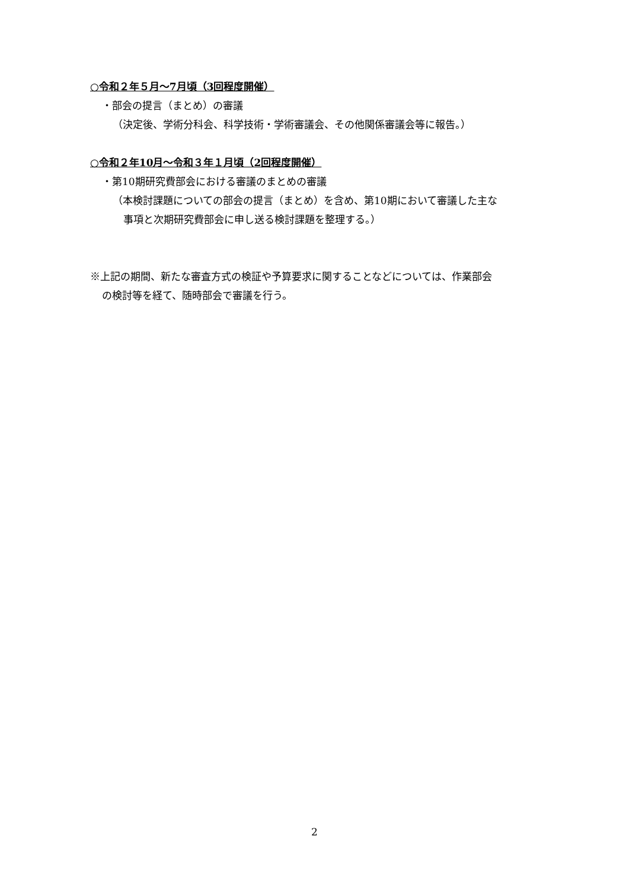○令和２年５月～7月頃（3回程度開催）
・部会の提言（まとめ）の審議
（決定後、学術分科会、科学技術・学術審議会、その他関係審議会等に報告。）
○令和２年10月～令和３年１月頃（2回程度開催）
・第10期研究費部会における審議のまとめの審議
（本検討課題についての部会の提言（まとめ）を含め、第10期において審議した主な
事項と次期研究費部会に申し送る検討課題を整理する。）
※上記の期間、新たな審査方式の検証や予算要求に関することなどについては、作業部会
の検討等を経て、随時部会で審議を行う。
2